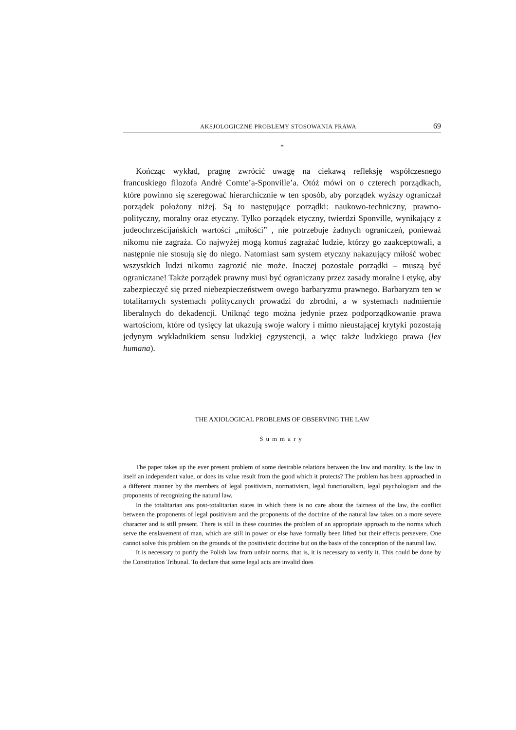AKSJOLOGICZNE PROBLEMY STOSOWANIA PRAWA 69
*
Kończąc wykład, pragnę zwrócić uwagę na ciekawą refleksję współczesnego francuskiego filozofa Andrè Comte’a-Sponville’a. Otóż mówi on o czterech porządkach, które powinno się szeregować hierarchicznie w ten sposób, aby porządek wyższy ograniczał porządek położony niżej. Są to następujące porządki: naukowo-techniczny, prawno-polityczny, moralny oraz etyczny. Tylko porządek etyczny, twierdzi Sponville, wynikający z judeochrześcijańskich wartości „miłości” , nie potrzebuje żadnych ograniczeń, ponieważ nikomu nie zagraża. Co najwyżej mogą komuś zagrażać ludzie, którzy go zaakceptowali, a następnie nie stosują się do niego. Natomiast sam system etyczny nakazujący miłość wobec wszystkich ludzi nikomu zagrozić nie może. Inaczej pozostałe porządki – muszą być ograniczane! Także porządek prawny musi być ograniczany przez zasady moralne i etykę, aby zabezpieczyć się przed niebezpieczeństwem owego barbaryzmu prawnego. Barbaryzm ten w totalitarnych systemach politycznych prowadzi do zbrodni, a w systemach nadmiernie liberalnych do dekadencji. Uniknąć tego można jedynie przez podporządkowanie prawa wartościom, które od tysięcy lat ukazują swoje walory i mimo nieustającej krytyki pozostają jedynym wykładnikiem sensu ludzkiej egzystencji, a więc także ludzkiego prawa (lex humana).
THE AXIOLOGICAL PROBLEMS OF OBSERVING THE LAW
Summary
The paper takes up the ever present problem of some desirable relations between the law and morality. Is the law in itself an independent value, or does its value result from the good which it protects? The problem has been approached in a different manner by the members of legal positivism, normativism, legal functionalism, legal psychologism and the proponents of recognizing the natural law.
In the totalitarian ans post-totalitarian states in which there is no care about the fairness of the law, the conflict between the proponents of legal positivism and the proponents of the doctrine of the natural law takes on a more severe character and is still present. There is still in these countries the problem of an appropriate approach to the norms which serve the enslavement of man, which are still in power or else have formally been lifted but their effects persevere. One cannot solve this problem on the grounds of the positivistic doctrine but on the basis of the conception of the natural law.
It is necessary to purify the Polish law from unfair norms, that is, it is necessary to verify it. This could be done by the Constitution Tribunal. To declare that some legal acts are invalid does